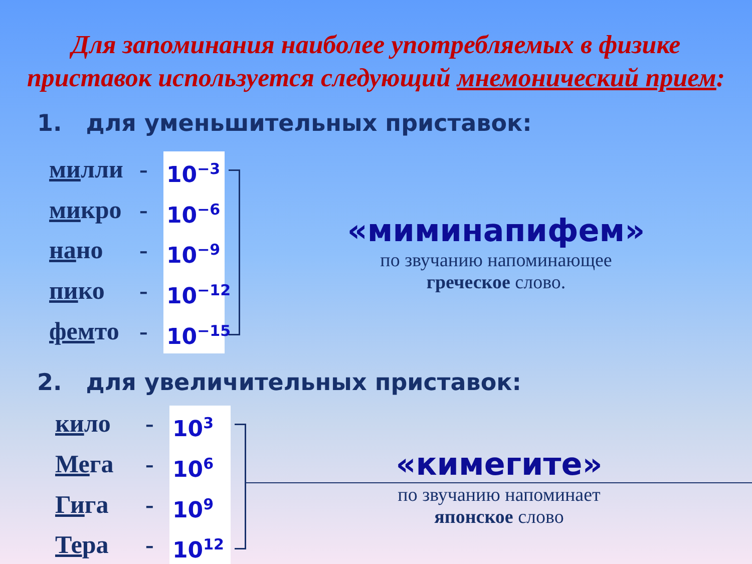Для запоминания наиболее употребляемых в физике
приставок используется следующий мнемонический прием:
1. для уменьшительных приставок:
милли - 10<sup>−3</sup>
микро - 10<sup>−6</sup>
нано - 10<sup>−9</sup>
пико - 10<sup>−12</sup>
фемто - 10<sup>−15</sup>
«мими­напифем»
по звучанию напоминающее
греческое слово.
2. для увеличительных приставок:
кило - 10<sup>3</sup>
Мега - 10<sup>6</sup>
Гига - 10<sup>9</sup>
Тера - 10<sup>12</sup>
«кимегите»
по звучанию напоминает
японское слово